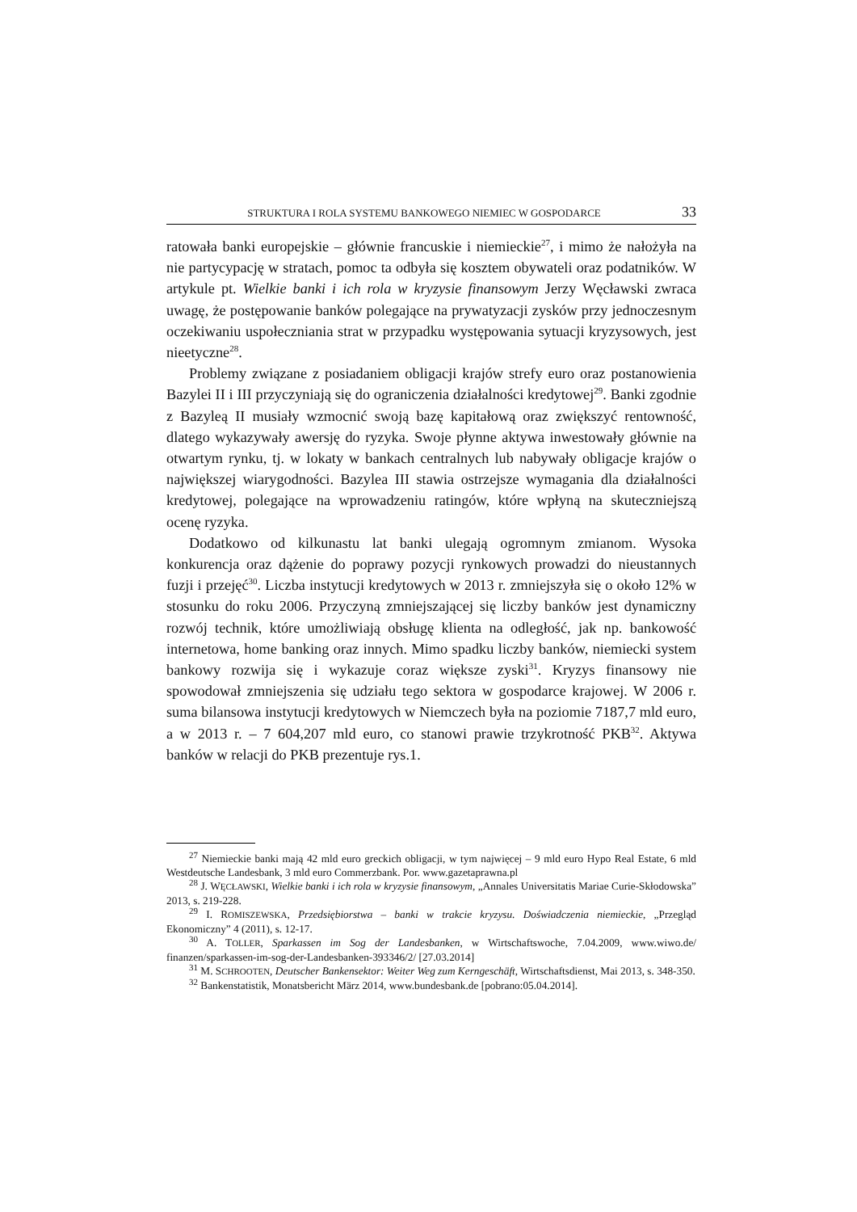STRUKTURA I ROLA SYSTEMU BANKOWEGO NIEMIEC W GOSPODARCE 33
ratowała banki europejskie – głównie francuskie i niemieckie<sup>27</sup>, i mimo że nałożyła na nie partycypację w stratach, pomoc ta odbyła się kosztem obywateli oraz podatników. W artykule pt. Wielkie banki i ich rola w kryzysie finansowym Jerzy Węcławski zwraca uwagę, że postępowanie banków polegające na prywatyzacji zysków przy jednoczesnym oczekiwaniu uspołeczniania strat w przypadku występowania sytuacji kryzysowych, jest nieetyczne<sup>28</sup>.
Problemy związane z posiadaniem obligacji krajów strefy euro oraz postanowienia Bazylei II i III przyczyniają się do ograniczenia działalności kredytowej<sup>29</sup>. Banki zgodnie z Bazyleą II musiały wzmocnić swoją bazę kapitałową oraz zwiększyć rentowność, dlatego wykazywały awersję do ryzyka. Swoje płynne aktywa inwestowały głównie na otwartym rynku, tj. w lokaty w bankach centralnych lub nabywały obligacje krajów o największej wiarygodności. Bazylea III stawia ostrzejsze wymagania dla działalności kredytowej, polegające na wprowadzeniu ratingów, które wpłyną na skuteczniejszą ocenę ryzyka.
Dodatkowo od kilkunastu lat banki ulegają ogromnym zmianom. Wysoka konkurencja oraz dążenie do poprawy pozycji rynkowych prowadzi do nieustannych fuzji i przejęć<sup>30</sup>. Liczba instytucji kredytowych w 2013 r. zmniejszyła się o około 12% w stosunku do roku 2006. Przyczyną zmniejszającej się liczby banków jest dynamiczny rozwój technik, które umożliwiają obsługę klienta na odległość, jak np. bankowość internetowa, home banking oraz innych. Mimo spadku liczby banków, niemiecki system bankowy rozwija się i wykazuje coraz większe zyski<sup>31</sup>. Kryzys finansowy nie spowodował zmniejszenia się udziału tego sektora w gospodarce krajowej. W 2006 r. suma bilansowa instytucji kredytowych w Niemczech była na poziomie 7187,7 mld euro, a w 2013 r. – 7 604,207 mld euro, co stanowi prawie trzykrotność PKB<sup>32</sup>. Aktywa banków w relacji do PKB prezentuje rys.1.
<sup>27</sup> Niemieckie banki mają 42 mld euro greckich obligacji, w tym najwięcej – 9 mld euro Hypo Real Estate, 6 mld Westdeutsche Landesbank, 3 mld euro Commerzbank. Por. www.gazetaprawna.pl
<sup>28</sup> J. WĘCŁAWSKI, Wielkie banki i ich rola w kryzysie finansowym, „Annales Universitatis Mariae Curie-Skłodowska” 2013, s. 219-228.
<sup>29</sup> I. ROMISZEWSKA, Przedsiębiorstwa – banki w trakcie kryzysu. Doświadczenia niemieckie, „Przegląd Ekonomiczny” 4 (2011), s. 12-17.
<sup>30</sup> A. TOLLER, Sparkassen im Sog der Landesbanken, w Wirtschaftswoche, 7.04.2009, www.wiwo.de/ finanzen/sparkassen-im-sog-der-Landesbanken-393346/2/ [27.03.2014]
<sup>31</sup> M. SCHROOTEN, Deutscher Bankensektor: Weiter Weg zum Kerngeschäft, Wirtschaftsdienst, Mai 2013, s. 348-350.
<sup>32</sup> Bankenstatistik, Monatsbericht März 2014, www.bundesbank.de [pobrano:05.04.2014].